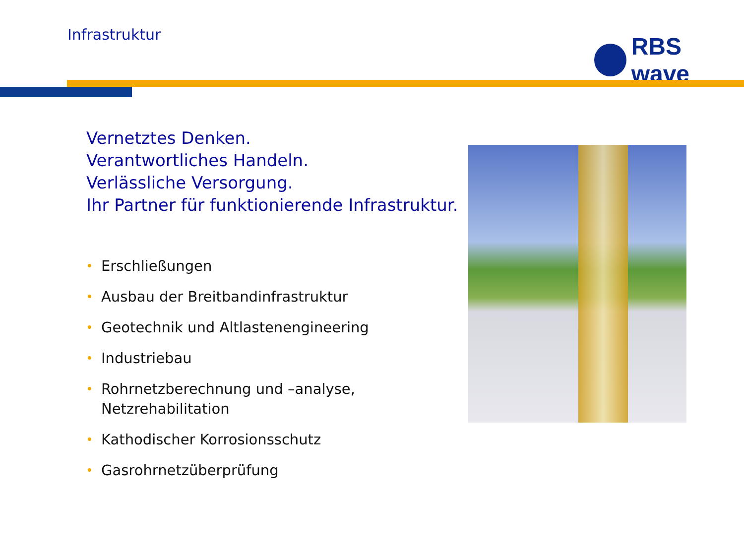Infrastruktur RBS wave
Vernetztes Denken.
Verantwortliches Handeln.
Verlässliche Versorgung.
Ihr Partner für funktionierende Infrastruktur.
• Erschließungen
• Ausbau der Breitbandinfrastruktur
• Geotechnik und Altlastenengineering
• Industriebau
• Rohrnetzberechnung und –analyse, Netzrehabilitation
• Kathodischer Korrosionsschutz
• Gasrohrnetzüberprüfung